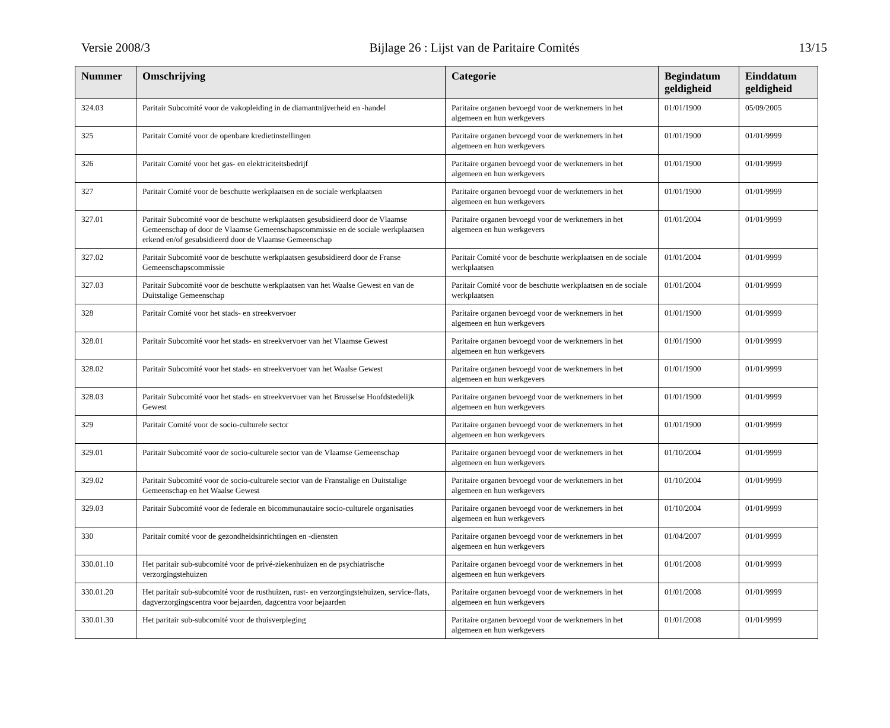Versie 2008/3 Bijlage 26 : Lijst van de Paritaire Comités 13/15
| Nummer | Omschrijving | Categorie | Begindatum geldigheid | Einddatum geldigheid |
| --- | --- | --- | --- | --- |
| 324.03 | Paritair Subcomité voor de vakopleiding in de diamantnijverheid en -handel | Paritaire organen bevoegd voor de werknemers in het algemeen en hun werkgevers | 01/01/1900 | 05/09/2005 |
| 325 | Paritair Comité voor de openbare kredietinstellingen | Paritaire organen bevoegd voor de werknemers in het algemeen en hun werkgevers | 01/01/1900 | 01/01/9999 |
| 326 | Paritair Comité voor het gas- en elektriciteitsbedrijf | Paritaire organen bevoegd voor de werknemers in het algemeen en hun werkgevers | 01/01/1900 | 01/01/9999 |
| 327 | Paritair Comité voor de beschutte werkplaatsen en de sociale werkplaatsen | Paritaire organen bevoegd voor de werknemers in het algemeen en hun werkgevers | 01/01/1900 | 01/01/9999 |
| 327.01 | Paritair Subcomité voor de beschutte werkplaatsen gesubsidieerd door de Vlaamse Gemeenschap of door de Vlaamse Gemeenschapscommissie en de sociale werkplaatsen erkend en/of gesubsidieerd door de Vlaamse Gemeenschap | Paritaire organen bevoegd voor de werknemers in het algemeen en hun werkgevers | 01/01/2004 | 01/01/9999 |
| 327.02 | Paritair Subcomité voor de beschutte werkplaatsen gesubsidieerd door de Franse Gemeenschapscommissie | Paritair Comité voor de beschutte werkplaatsen en de sociale werkplaatsen | 01/01/2004 | 01/01/9999 |
| 327.03 | Paritair Subcomité voor de beschutte werkplaatsen van het Waalse Gewest en van de Duitstalige Gemeenschap | Paritair Comité voor de beschutte werkplaatsen en de sociale werkplaatsen | 01/01/2004 | 01/01/9999 |
| 328 | Paritair Comité voor het stads- en streekvervoer | Paritaire organen bevoegd voor de werknemers in het algemeen en hun werkgevers | 01/01/1900 | 01/01/9999 |
| 328.01 | Paritair Subcomité voor het stads- en streekvervoer van het Vlaamse Gewest | Paritaire organen bevoegd voor de werknemers in het algemeen en hun werkgevers | 01/01/1900 | 01/01/9999 |
| 328.02 | Paritair Subcomité voor het stads- en streekvervoer van het Waalse Gewest | Paritaire organen bevoegd voor de werknemers in het algemeen en hun werkgevers | 01/01/1900 | 01/01/9999 |
| 328.03 | Paritair Subcomité voor het stads- en streekvervoer van het Brusselse Hoofdstedelijk Gewest | Paritaire organen bevoegd voor de werknemers in het algemeen en hun werkgevers | 01/01/1900 | 01/01/9999 |
| 329 | Paritair Comité voor de socio-culturele sector | Paritaire organen bevoegd voor de werknemers in het algemeen en hun werkgevers | 01/01/1900 | 01/01/9999 |
| 329.01 | Paritair Subcomité voor de socio-culturele sector van de Vlaamse Gemeenschap | Paritaire organen bevoegd voor de werknemers in het algemeen en hun werkgevers | 01/10/2004 | 01/01/9999 |
| 329.02 | Paritair Subcomité voor de socio-culturele sector van de Franstalige en Duitstalige Gemeenschap en het Waalse Gewest | Paritaire organen bevoegd voor de werknemers in het algemeen en hun werkgevers | 01/10/2004 | 01/01/9999 |
| 329.03 | Paritair Subcomité voor de federale en bicommunautaire socio-culturele organisaties | Paritaire organen bevoegd voor de werknemers in het algemeen en hun werkgevers | 01/10/2004 | 01/01/9999 |
| 330 | Paritair comité voor de gezondheidsinrichtingen en -diensten | Paritaire organen bevoegd voor de werknemers in het algemeen en hun werkgevers | 01/04/2007 | 01/01/9999 |
| 330.01.10 | Het paritair sub-subcomité voor de privé-ziekenhuizen en de psychiatrische verzorgingstehuizen | Paritaire organen bevoegd voor de werknemers in het algemeen en hun werkgevers | 01/01/2008 | 01/01/9999 |
| 330.01.20 | Het paritair sub-subcomité voor de rusthuizen, rust- en verzorgingstehuizen, service-flats, dagverzorgingscentra voor bejaarden, dagcentra voor bejaarden | Paritaire organen bevoegd voor de werknemers in het algemeen en hun werkgevers | 01/01/2008 | 01/01/9999 |
| 330.01.30 | Het paritair sub-subcomité voor de thuisverpleging | Paritaire organen bevoegd voor de werknemers in het algemeen en hun werkgevers | 01/01/2008 | 01/01/9999 |